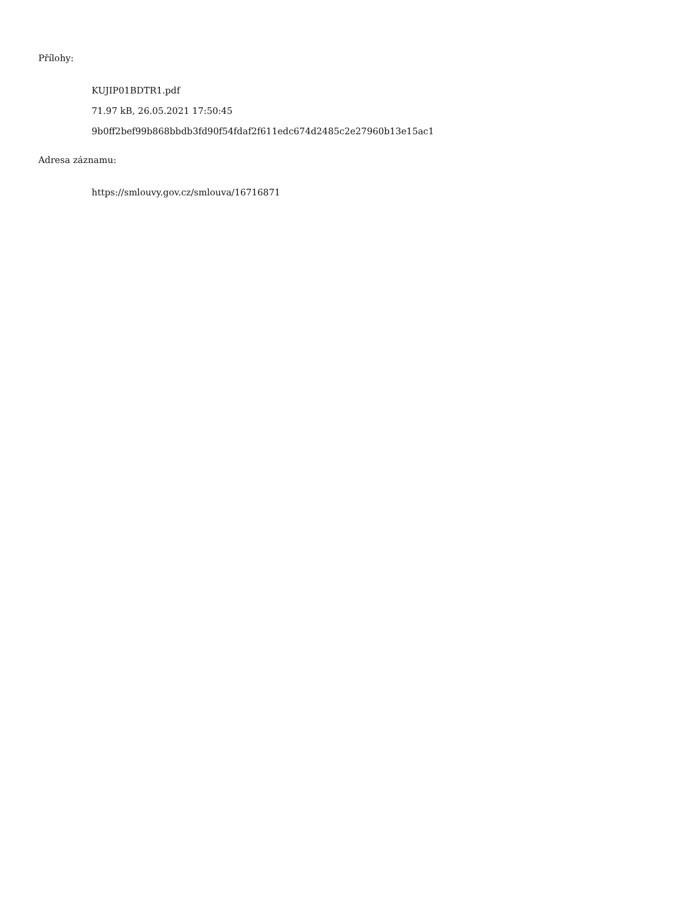Přílohy:
KUJIP01BDTR1.pdf
71.97 kB, 26.05.2021 17:50:45
9b0ff2bef99b868bbdb3fd90f54fdaf2f611edc674d2485c2e27960b13e15ac1
Adresa záznamu:
https://smlouvy.gov.cz/smlouva/16716871